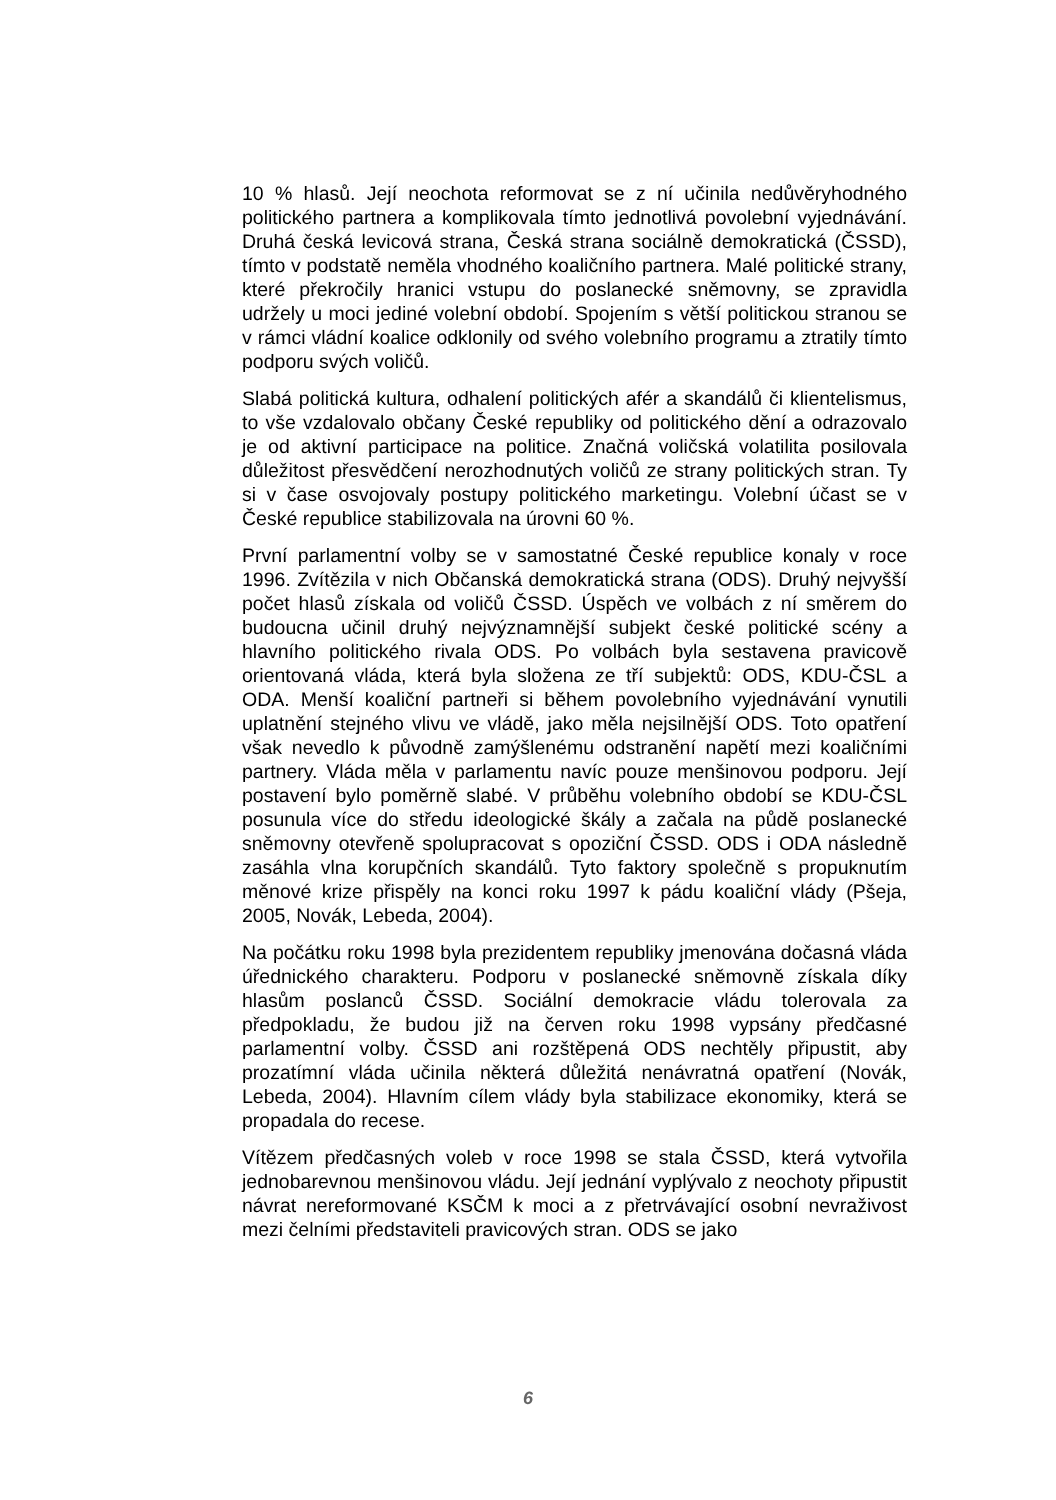10 % hlasů. Její neochota reformovat se z ní učinila nedůvěryhodného politického partnera a komplikovala tímto jednotlivá povolební vyjednávání. Druhá česká levicová strana, Česká strana sociálně demokratická (ČSSD), tímto v podstatě neměla vhodného koaličního partnera. Malé politické strany, které překročily hranici vstupu do poslanecké sněmovny, se zpravidla udržely u moci jediné volební období. Spojením s větší politickou stranou se v rámci vládní koalice odklonily od svého volebního programu a ztratily tímto podporu svých voličů.
Slabá politická kultura, odhalení politických afér a skandálů či klientelismus, to vše vzdalovalo občany České republiky od politického dění a odrazovalo je od aktivní participace na politice. Značná voličská volatilita posilovala důležitost přesvědčení nerozhodnutých voličů ze strany politických stran. Ty si v čase osvojovaly postupy politického marketingu. Volební účast se v České republice stabilizovala na úrovni 60 %.
První parlamentní volby se v samostatné České republice konaly v roce 1996. Zvítězila v nich Občanská demokratická strana (ODS). Druhý nejvyšší počet hlasů získala od voličů ČSSD. Úspěch ve volbách z ní směrem do budoucna učinil druhý nejvýznamnější subjekt české politické scény a hlavního politického rivala ODS. Po volbách byla sestavena pravicově orientovaná vláda, která byla složena ze tří subjektů: ODS, KDU-ČSL a ODA. Menší koaliční partneři si během povolebního vyjednávání vynutili uplatnění stejného vlivu ve vládě, jako měla nejsilnější ODS. Toto opatření však nevedlo k původně zamýšlenému odstranění napětí mezi koaličními partnery. Vláda měla v parlamentu navíc pouze menšinovou podporu. Její postavení bylo poměrně slabé. V průběhu volebního období se KDU-ČSL posunula více do středu ideologické škály a začala na půdě poslanecké sněmovny otevřeně spolupracovat s opoziční ČSSD. ODS i ODA následně zasáhla vlna korupčních skandálů. Tyto faktory společně s propuknutím měnové krize přispěly na konci roku 1997 k pádu koaliční vlády (Pšeja, 2005, Novák, Lebeda, 2004).
Na počátku roku 1998 byla prezidentem republiky jmenována dočasná vláda úřednického charakteru. Podporu v poslanecké sněmovně získala díky hlasům poslanců ČSSD. Sociální demokracie vládu tolerovala za předpokladu, že budou již na červen roku 1998 vypsány předčasné parlamentní volby. ČSSD ani rozštěpená ODS nechtěly připustit, aby prozatímní vláda učinila některá důležitá nenávratná opatření (Novák, Lebeda, 2004). Hlavním cílem vlády byla stabilizace ekonomiky, která se propadala do recese.
Vítězem předčasných voleb v roce 1998 se stala ČSSD, která vytvořila jednobarevnou menšinovou vládu. Její jednání vyplývalo z neochoty připustit návrat nereformované KSČM k moci a z přetrvávající osobní nevraživost mezi čelními představiteli pravicových stran. ODS se jako
6